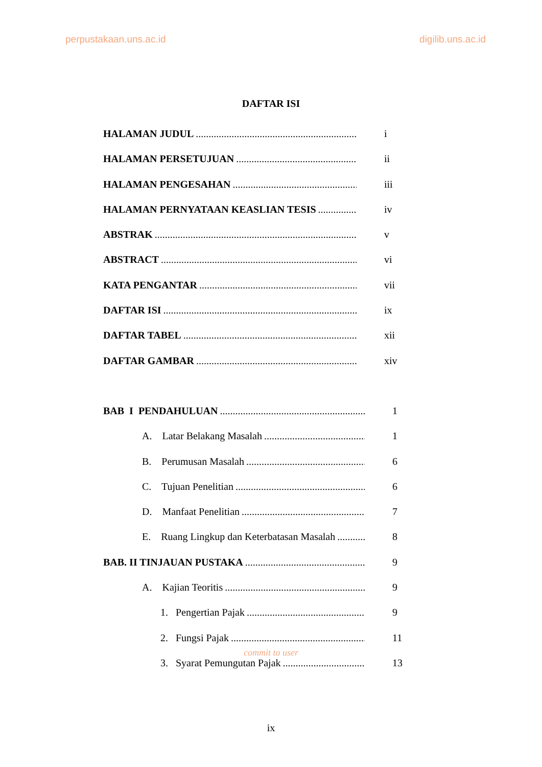perpustakaan.uns.ac.id digilib.uns.ac.id
DAFTAR ISI
HALAMAN JUDUL i
HALAMAN PERSETUJUAN ii
HALAMAN PENGESAHAN iii
HALAMAN PERNYATAAN KEASLIAN TESIS iv
ABSTRAK v
ABSTRACT vi
KATA PENGANTAR vii
DAFTAR ISI ix
DAFTAR TABEL xii
DAFTAR GAMBAR xiv
BAB I PENDAHULUAN 1
A. Latar Belakang Masalah 1
B. Perumusan Masalah 6
C. Tujuan Penelitian 6
D. Manfaat Penelitian 7
E. Ruang Lingkup dan Keterbatasan Masalah 8
BAB. II TINJAUAN PUSTAKA 9
A. Kajian Teoritis 9
1. Pengertian Pajak 9
2. Fungsi Pajak 11
3. Syarat Pemungutan Pajak 13
commit to user
ix